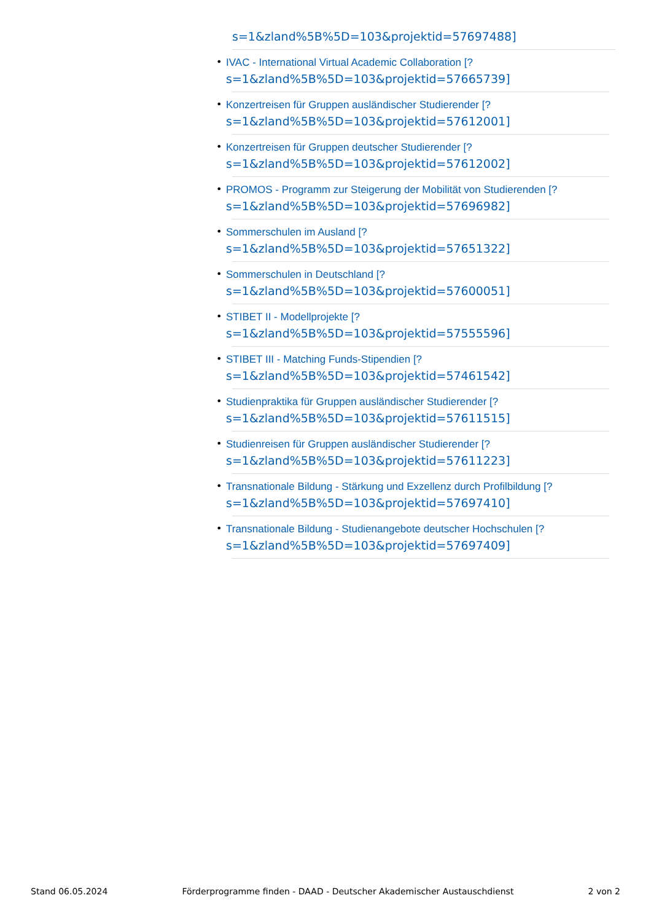s=1&zland%5B%5D=103&projektid=57697488]
• IVAC - International Virtual Academic Collaboration [?
s=1&zland%5B%5D=103&projektid=57665739]
• Konzertreisen für Gruppen ausländischer Studierender [?
s=1&zland%5B%5D=103&projektid=57612001]
• Konzertreisen für Gruppen deutscher Studierender [?
s=1&zland%5B%5D=103&projektid=57612002]
• PROMOS - Programm zur Steigerung der Mobilität von Studierenden [?
s=1&zland%5B%5D=103&projektid=57696982]
• Sommerschulen im Ausland [?
s=1&zland%5B%5D=103&projektid=57651322]
• Sommerschulen in Deutschland [?
s=1&zland%5B%5D=103&projektid=57600051]
• STIBET II - Modellprojekte [?
s=1&zland%5B%5D=103&projektid=57555596]
• STIBET III - Matching Funds-Stipendien [?
s=1&zland%5B%5D=103&projektid=57461542]
• Studienpraktika für Gruppen ausländischer Studierender [?
s=1&zland%5B%5D=103&projektid=57611515]
• Studienreisen für Gruppen ausländischer Studierender [?
s=1&zland%5B%5D=103&projektid=57611223]
• Transnationale Bildung - Stärkung und Exzellenz durch Profilbildung [?
s=1&zland%5B%5D=103&projektid=57697410]
• Transnationale Bildung - Studienangebote deutscher Hochschulen [?
s=1&zland%5B%5D=103&projektid=57697409]
Stand 06.05.2024 Förderprogramme finden - DAAD - Deutscher Akademischer Austauschdienst 2 von 2